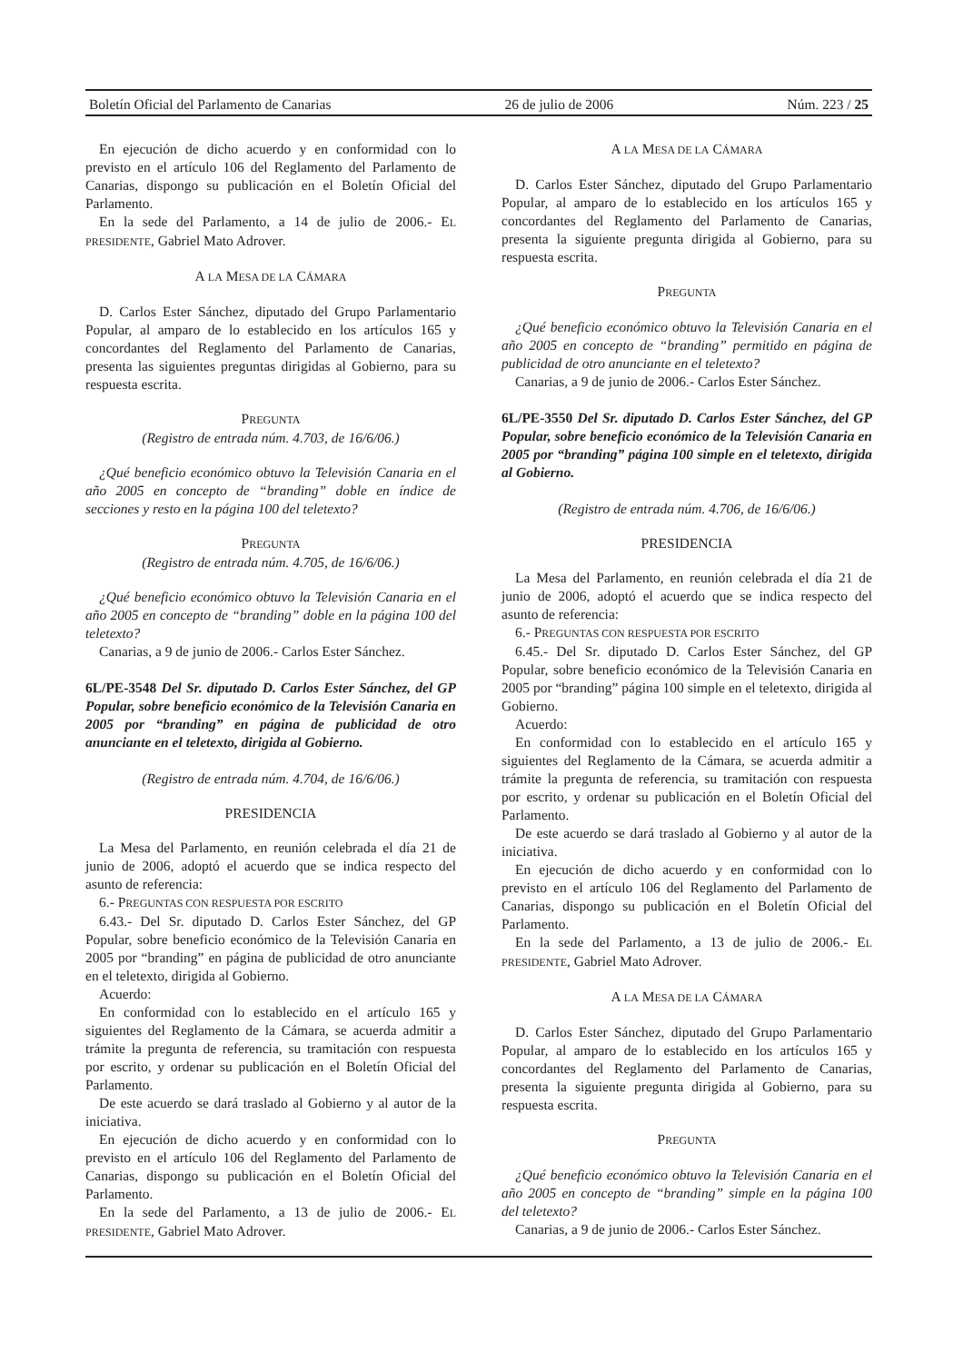Boletín Oficial del Parlamento de Canarias 26 de julio de 2006 Núm. 223 / 25
En ejecución de dicho acuerdo y en conformidad con lo previsto en el artículo 106 del Reglamento del Parlamento de Canarias, dispongo su publicación en el Boletín Oficial del Parlamento.
En la sede del Parlamento, a 14 de julio de 2006.- EL PRESIDENTE, Gabriel Mato Adrover.
A LA MESA DE LA CÁMARA
D. Carlos Ester Sánchez, diputado del Grupo Parlamentario Popular, al amparo de lo establecido en los artículos 165 y concordantes del Reglamento del Parlamento de Canarias, presenta las siguientes preguntas dirigidas al Gobierno, para su respuesta escrita.
PREGUNTA
(Registro de entrada núm. 4.703, de 16/6/06.)
¿Qué beneficio económico obtuvo la Televisión Canaria en el año 2005 en concepto de “branding” doble en índice de secciones y resto en la página 100 del teletexto?
PREGUNTA
(Registro de entrada núm. 4.705, de 16/6/06.)
¿Qué beneficio económico obtuvo la Televisión Canaria en el año 2005 en concepto de “branding” doble en la página 100 del teletexto?
Canarias, a 9 de junio de 2006.- Carlos Ester Sánchez.
6L/PE-3548 Del Sr. diputado D. Carlos Ester Sánchez, del GP Popular, sobre beneficio económico de la Televisión Canaria en 2005 por “branding” en página de publicidad de otro anunciante en el teletexto, dirigida al Gobierno.
(Registro de entrada núm. 4.704, de 16/6/06.)
PRESIDENCIA
La Mesa del Parlamento, en reunión celebrada el día 21 de junio de 2006, adoptó el acuerdo que se indica respecto del asunto de referencia:
6.- PREGUNTAS CON RESPUESTA POR ESCRITO
6.43.- Del Sr. diputado D. Carlos Ester Sánchez, del GP Popular, sobre beneficio económico de la Televisión Canaria en 2005 por “branding” en página de publicidad de otro anunciante en el teletexto, dirigida al Gobierno.
Acuerdo:
En conformidad con lo establecido en el artículo 165 y siguientes del Reglamento de la Cámara, se acuerda admitir a trámite la pregunta de referencia, su tramitación con respuesta por escrito, y ordenar su publicación en el Boletín Oficial del Parlamento.
De este acuerdo se dará traslado al Gobierno y al autor de la iniciativa.
En ejecución de dicho acuerdo y en conformidad con lo previsto en el artículo 106 del Reglamento del Parlamento de Canarias, dispongo su publicación en el Boletín Oficial del Parlamento.
En la sede del Parlamento, a 13 de julio de 2006.- EL PRESIDENTE, Gabriel Mato Adrover.
A LA MESA DE LA CÁMARA
D. Carlos Ester Sánchez, diputado del Grupo Parlamentario Popular, al amparo de lo establecido en los artículos 165 y concordantes del Reglamento del Parlamento de Canarias, presenta la siguiente pregunta dirigida al Gobierno, para su respuesta escrita.
PREGUNTA
¿Qué beneficio económico obtuvo la Televisión Canaria en el año 2005 en concepto de “branding” permitido en página de publicidad de otro anunciante en el teletexto?
Canarias, a 9 de junio de 2006.- Carlos Ester Sánchez.
6L/PE-3550 Del Sr. diputado D. Carlos Ester Sánchez, del GP Popular, sobre beneficio económico de la Televisión Canaria en 2005 por “branding” página 100 simple en el teletexto, dirigida al Gobierno.
(Registro de entrada núm. 4.706, de 16/6/06.)
PRESIDENCIA
La Mesa del Parlamento, en reunión celebrada el día 21 de junio de 2006, adoptó el acuerdo que se indica respecto del asunto de referencia:
6.- PREGUNTAS CON RESPUESTA POR ESCRITO
6.45.- Del Sr. diputado D. Carlos Ester Sánchez, del GP Popular, sobre beneficio económico de la Televisión Canaria en 2005 por “branding” página 100 simple en el teletexto, dirigida al Gobierno.
Acuerdo:
En conformidad con lo establecido en el artículo 165 y siguientes del Reglamento de la Cámara, se acuerda admitir a trámite la pregunta de referencia, su tramitación con respuesta por escrito, y ordenar su publicación en el Boletín Oficial del Parlamento.
De este acuerdo se dará traslado al Gobierno y al autor de la iniciativa.
En ejecución de dicho acuerdo y en conformidad con lo previsto en el artículo 106 del Reglamento del Parlamento de Canarias, dispongo su publicación en el Boletín Oficial del Parlamento.
En la sede del Parlamento, a 13 de julio de 2006.- EL PRESIDENTE, Gabriel Mato Adrover.
A LA MESA DE LA CÁMARA
D. Carlos Ester Sánchez, diputado del Grupo Parlamentario Popular, al amparo de lo establecido en los artículos 165 y concordantes del Reglamento del Parlamento de Canarias, presenta la siguiente pregunta dirigida al Gobierno, para su respuesta escrita.
PREGUNTA
¿Qué beneficio económico obtuvo la Televisión Canaria en el año 2005 en concepto de “branding” simple en la página 100 del teletexto?
Canarias, a 9 de junio de 2006.- Carlos Ester Sánchez.